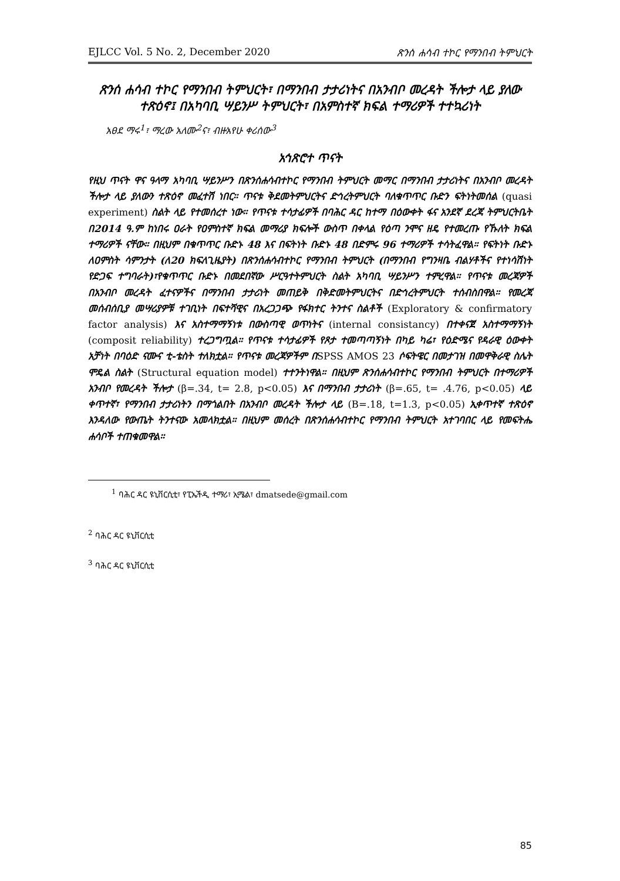EJLCC Vol. 5 No. 2, December 2020 ጽንሰ ሐሳብ ተኮር የማንበብ ትምህርት
ጽንሰ ሐሳብ ተኮር የማንበብ ትምህርት፣ በማንበብ ታታሪነትና በአንብቦ መረዳት ችሎታ ላይ ያለው ተጽዕኖ፤ በአካባቢ ሣይንሥ ትምህርት፣ በአምስተኛ ክፍል ተማሪዎች ተተኳሪነት
አፀደ ማሩ<sup>1</sup>፣ ማረው አለሙ<sup>2</sup>ና፣ ብዙአየሁ ቀሪሰው<sup>3</sup>
አኅጽሮተ ጥናት
የዚህ ጥናት ዋና ዓላማ አካባቢ ሣይንሥን በጽንሰሐሳብተኮር የማንበብ ትምህርት መማር በማንበብ ታታሪነትና በአንብቦ መረዳት ችሎታ ላይ ያለውን ተጽዕኖ መፈተሽ ነበር። ጥናቱ ቅደመትምህርትና ድኅረትምህርት ባለቁጥጥር ቡድን ፍትነትመሰል (quasi experiment) ስልት ላይ የተመሰረተ ነው። የጥናቱ ተሳታፊዎች በባሕር ዳር ከተማ በዕውቀት ፋና አንደኛ ደረጃ ትምህርትቤት በ2014 ዓ.ም ከነበሩ ዐራት የዐምስተኛ ክፍል መማሪያ ክፍሎች ውስጥ በቀላል የዕጣ ንሞና ዘዴ የተመረጡ የኹለት ክፍል ተማሪዎች ናቸው። በዚህም በቁጥጥር ቡድኑ 48 እና በፍትነት ቡድኑ 48 በድምሩ 96 ተማሪዎች ተሳትፈዋል። የፍትነት ቡድኑ ለዐምስት ሳምንታት (ለ20 ክፍለጊዜያት) በጽንሰሐሳብተኮር የማንበብ ትምህርት (በማንበብ የግንዛቤ ብልሃቶችና የተነሳሽነት የድጋፍ ተግባራት)፣የቁጥጥር ቡድኑ በመደበኛው ሥርዓተትምህርት ስልት አካባቢ ሣይንሥን ተምረዋል። የጥናቱ መረጃዎች በአንብቦ መረዳት ፈተናዎችና በማንበብ ታታሪነት መጠይቅ በቅድመትምህርትና በድኅረትምህርት ተሰብስበዋል። የመረጃ መሰብሰቢያ መሣሪያዎቹ ተገቢነት በፍተሻዊና በአረጋጋጭ የፋክተር ትንተና ስልቶች (Exploratory & confirmatory factor analysis) እና አስተማማኝነቱ በውስጣዊ ወጥነትና (internal consistancy) በተቀናጀ አስተማማኝነት (composit reliability) ተረጋግጧል። የጥናቱ ተሳታፊዎች የጾታ ተመጣጣኝነት በካይ ካሬ፣ የዕድሜና የዳራዊ ዕውቀት አቻነት በባዕድ ናሙና ቲ-ቴስት ተለክቷል። የጥናቱ መረጃዎችም በSPSS AMOS 23 ሶፍትዌር በመታገዝ በመዋቅራዊ ስሌት ሞዴል ስልት (Structural equation model) ተተንትነዋል። በዚህም ጽንሰሐሳብተኮር የማንበብ ትምህርት በተማሪዎች አንብቦ የመረዳት ችሎታ (β=.34, t= 2.8, p<0.05) እና በማንበብ ታታሪነት (β=.65, t= .4.76, p<0.05) ላይ ቀጥተኛ፣ የማንበብ ታታሪነትን በማጎልበት በአንብቦ መረዳት ችሎታ ላይ (B=.18, t=1.3, p<0.05) ኢቀጥተኛ ተጽዕኖ እንዳለው የውጤት ትንተናው አመላክቷል። በዚህም መሰረት በጽንሰሐሳብተኮር የማንበብ ትምህርት አተገባበር ላይ የመፍትሔ ሐሳቦች ተጠቁመዋል።
<sup>1</sup> ባሕር ዳር ዩኒቨርሲቲ፣ የፒኤችዲ ተማሪ፣ ኢሜል፣ dmatsede@gmail.com
<sup>2</sup> ባሕር ዳር ዩኒቨርሲቲ
<sup>3</sup> ባሕር ዳር ዩኒቨርሲቲ
85